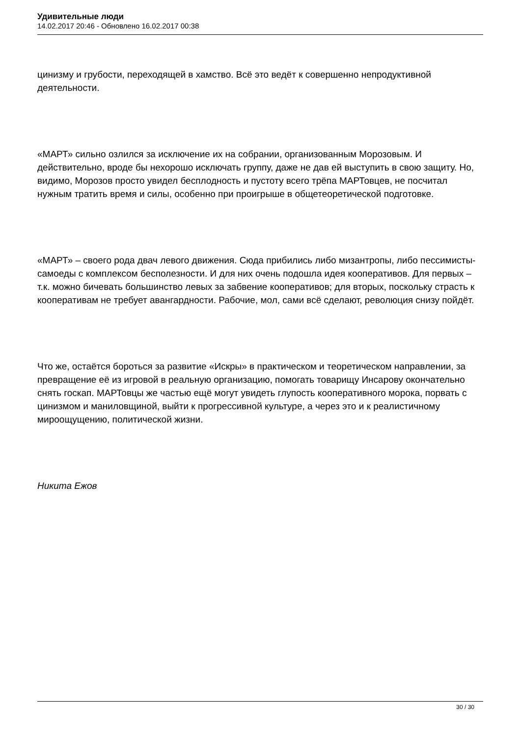Удивительные люди
14.02.2017 20:46 - Обновлено 16.02.2017 00:38
цинизму и грубости, переходящей в хамство. Всё это ведёт к совершенно непродуктивной деятельности.
«МАРТ» сильно озлился за исключение их на собрании, организованным Морозовым. И действительно, вроде бы нехорошо исключать группу, даже не дав ей выступить в свою защиту. Но, видимо, Морозов просто увидел бесплодность и пустоту всего трёпа МАРТовцев, не посчитал нужным тратить время и силы, особенно при проигрыше в общетеоретической подготовке.
«МАРТ» – своего рода двач левого движения. Сюда прибились либо мизантропы, либо пессимисты-самоеды с комплексом бесполезности. И для них очень подошла идея кооперативов. Для первых – т.к. можно бичевать большинство левых за забвение кооперативов; для вторых, поскольку страсть к кооперативам не требует авангардности. Рабочие, мол, сами всё сделают, революция снизу пойдёт.
Что же, остаётся бороться за развитие «Искры» в практическом и теоретическом направлении, за превращение её из игровой в реальную организацию, помогать товарищу Инсарову окончательно снять госкап. МАРТовцы же частью ещё могут увидеть глупость кооперативного морока, порвать с цинизмом и маниловщиной, выйти к прогрессивной культуре, а через это и к реалистичному мироощущению, политической жизни.
Никита Ежов
30 / 30